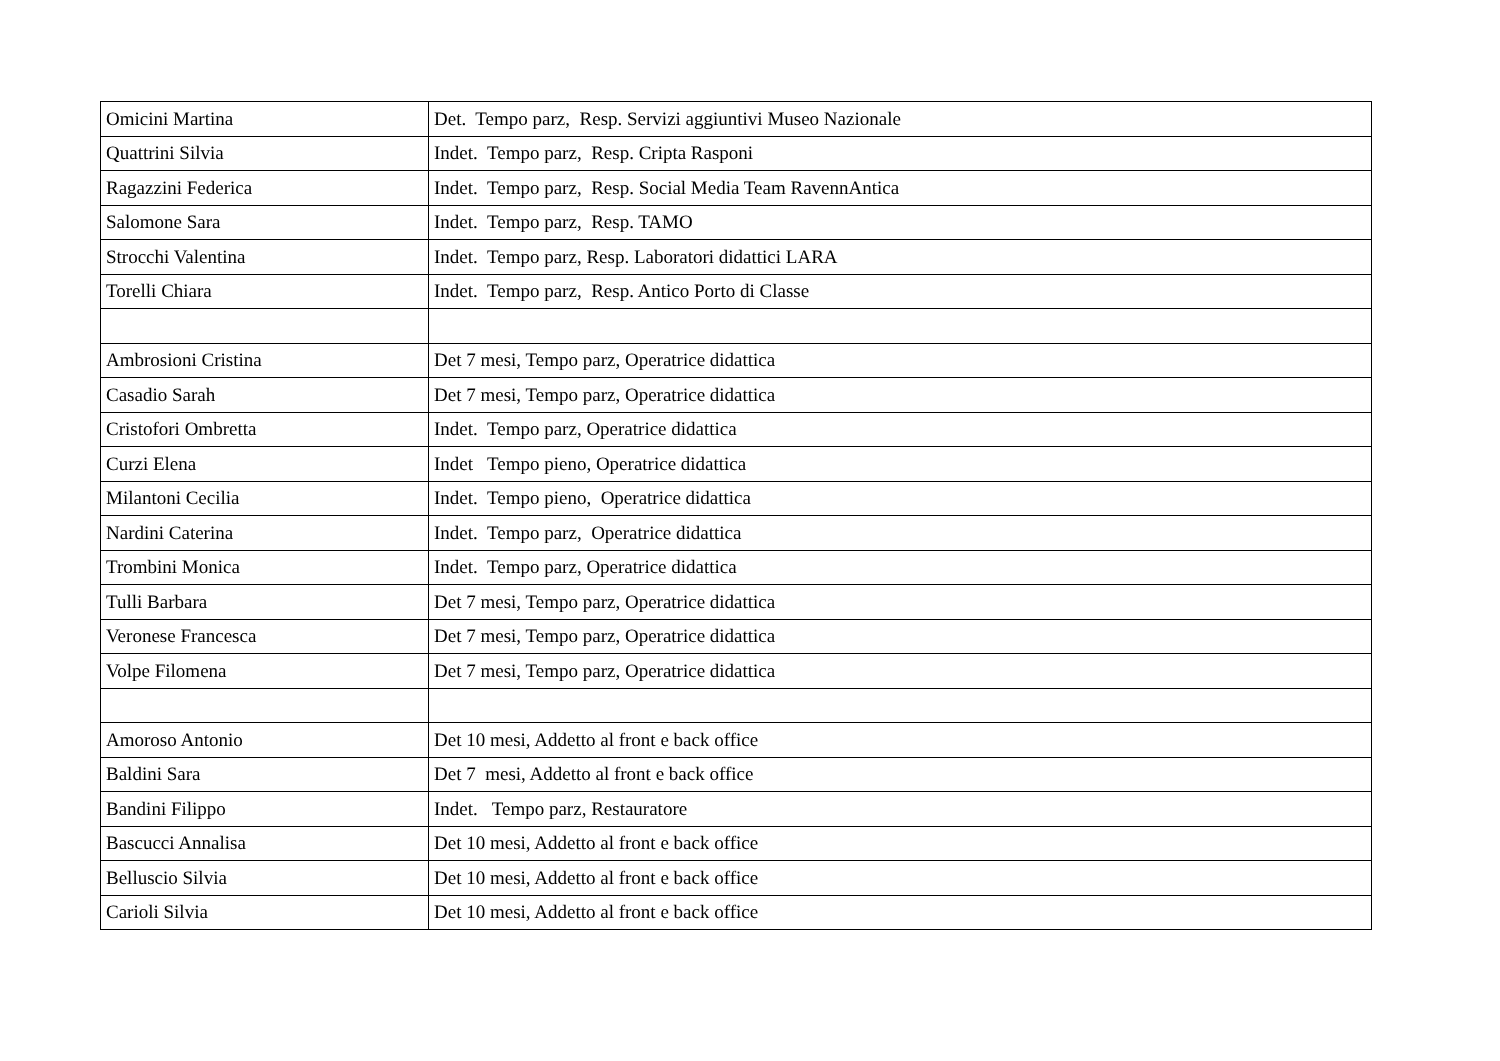| Omicini Martina | Det. Tempo parz, Resp. Servizi aggiuntivi Museo Nazionale |
| Quattrini Silvia | Indet. Tempo parz, Resp. Cripta Rasponi |
| Ragazzini Federica | Indet. Tempo parz, Resp. Social Media Team RavennAntica |
| Salomone Sara | Indet. Tempo parz, Resp. TAMO |
| Strocchi Valentina | Indet. Tempo parz, Resp. Laboratori didattici LARA |
| Torelli Chiara | Indet. Tempo parz, Resp. Antico Porto di Classe |
| Ambrosioni Cristina | Det 7 mesi, Tempo parz, Operatrice didattica |
| Casadio Sarah | Det 7 mesi, Tempo parz, Operatrice didattica |
| Cristofori Ombretta | Indet. Tempo parz, Operatrice didattica |
| Curzi Elena | Indet Tempo pieno, Operatrice didattica |
| Milantoni Cecilia | Indet. Tempo pieno, Operatrice didattica |
| Nardini Caterina | Indet. Tempo parz, Operatrice didattica |
| Trombini Monica | Indet. Tempo parz, Operatrice didattica |
| Tulli Barbara | Det 7 mesi, Tempo parz, Operatrice didattica |
| Veronese Francesca | Det 7 mesi, Tempo parz, Operatrice didattica |
| Volpe Filomena | Det 7 mesi, Tempo parz, Operatrice didattica |
| Amoroso Antonio | Det 10 mesi, Addetto al front e back office |
| Baldini Sara | Det 7 mesi, Addetto al front e back office |
| Bandini Filippo | Indet. Tempo parz, Restauratore |
| Bascucci Annalisa | Det 10 mesi, Addetto al front e back office |
| Belluscio Silvia | Det 10 mesi, Addetto al front e back office |
| Carioli Silvia | Det 10 mesi, Addetto al front e back office |